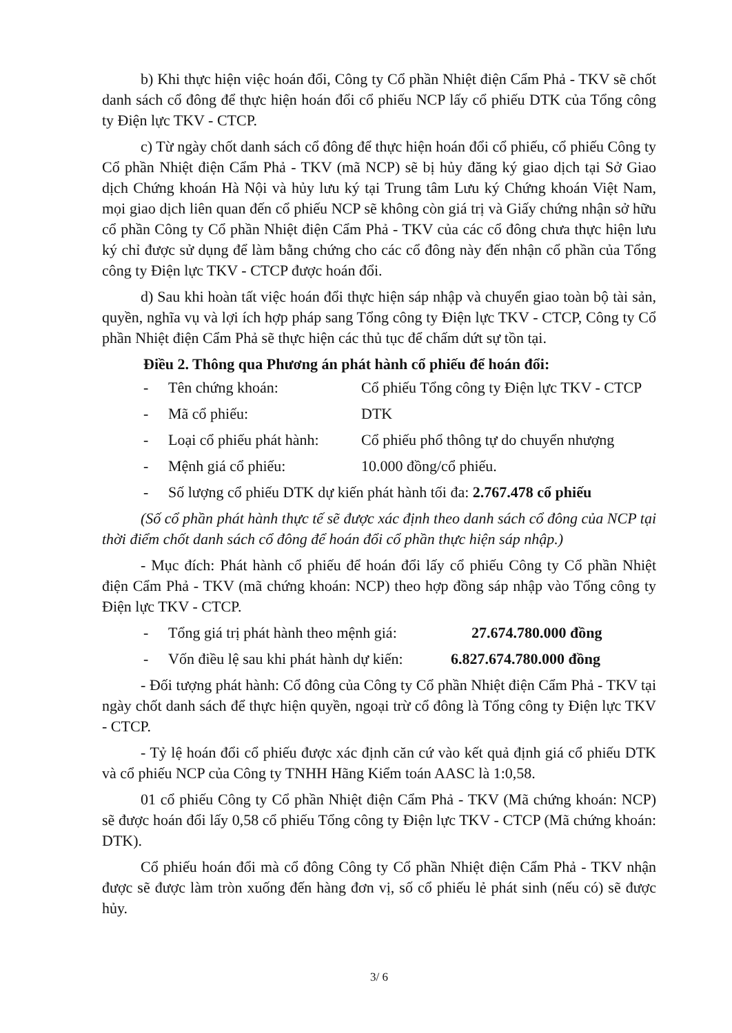b) Khi thực hiện việc hoán đổi, Công ty Cổ phần Nhiệt điện Cẩm Phả - TKV sẽ chốt danh sách cổ đông để thực hiện hoán đổi cổ phiếu NCP lấy cổ phiếu DTK của Tổng công ty Điện lực TKV - CTCP.
c) Từ ngày chốt danh sách cổ đông để thực hiện hoán đổi cổ phiếu, cổ phiếu Công ty Cổ phần Nhiệt điện Cẩm Phả - TKV (mã NCP) sẽ bị hủy đăng ký giao dịch tại Sở Giao dịch Chứng khoán Hà Nội và hủy lưu ký tại Trung tâm Lưu ký Chứng khoán Việt Nam, mọi giao dịch liên quan đến cổ phiếu NCP sẽ không còn giá trị và Giấy chứng nhận sở hữu cổ phần Công ty Cổ phần Nhiệt điện Cẩm Phả - TKV của các cổ đông chưa thực hiện lưu ký chỉ được sử dụng để làm bằng chứng cho các cổ đông này đến nhận cổ phần của Tổng công ty Điện lực TKV - CTCP được hoán đổi.
d) Sau khi hoàn tất việc hoán đổi thực hiện sáp nhập và chuyển giao toàn bộ tài sản, quyền, nghĩa vụ và lợi ích hợp pháp sang Tổng công ty Điện lực TKV - CTCP, Công ty Cổ phần Nhiệt điện Cẩm Phả sẽ thực hiện các thủ tục để chấm dứt sự tồn tại.
Điều 2. Thông qua Phương án phát hành cổ phiếu để hoán đổi:
- Tên chứng khoán: Cổ phiếu Tổng công ty Điện lực TKV - CTCP
- Mã cổ phiếu: DTK
- Loại cổ phiếu phát hành: Cổ phiếu phổ thông tự do chuyển nhượng
- Mệnh giá cổ phiếu: 10.000 đồng/cổ phiếu.
- Số lượng cổ phiếu DTK dự kiến phát hành tối đa: 2.767.478 cổ phiếu
(Số cổ phần phát hành thực tế sẽ được xác định theo danh sách cổ đông của NCP tại thời điểm chốt danh sách cổ đông để hoán đổi cổ phần thực hiện sáp nhập.)
- Mục đích: Phát hành cổ phiếu để hoán đổi lấy cổ phiếu Công ty Cổ phần Nhiệt điện Cẩm Phả - TKV (mã chứng khoán: NCP) theo hợp đồng sáp nhập vào Tổng công ty Điện lực TKV - CTCP.
- Tổng giá trị phát hành theo mệnh giá: 27.674.780.000 đồng
- Vốn điều lệ sau khi phát hành dự kiến: 6.827.674.780.000 đồng
- Đối tượng phát hành: Cổ đông của Công ty Cổ phần Nhiệt điện Cẩm Phả - TKV tại ngày chốt danh sách để thực hiện quyền, ngoại trừ cổ đông là Tổng công ty Điện lực TKV - CTCP.
- Tỷ lệ hoán đổi cổ phiếu được xác định căn cứ vào kết quả định giá cổ phiếu DTK và cổ phiếu NCP của Công ty TNHH Hãng Kiểm toán AASC là 1:0,58.
01 cổ phiếu Công ty Cổ phần Nhiệt điện Cẩm Phả - TKV (Mã chứng khoán: NCP) sẽ được hoán đổi lấy 0,58 cổ phiếu Tổng công ty Điện lực TKV - CTCP (Mã chứng khoán: DTK).
Cổ phiếu hoán đổi mà cổ đông Công ty Cổ phần Nhiệt điện Cẩm Phả - TKV nhận được sẽ được làm tròn xuống đến hàng đơn vị, số cổ phiếu lẻ phát sinh (nếu có) sẽ được hủy.
3/ 6